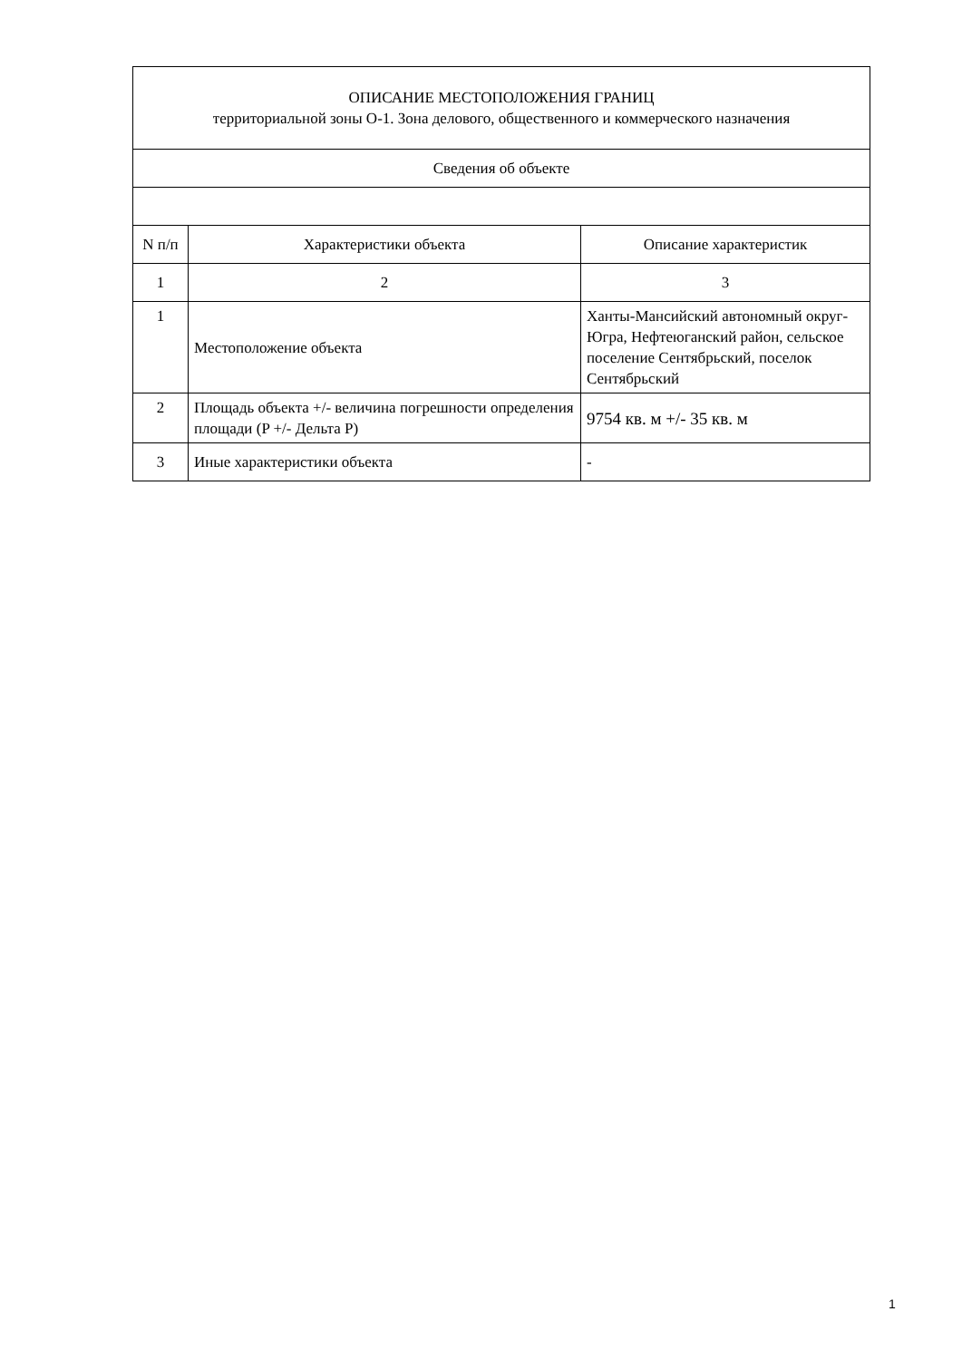| ОПИСАНИЕ МЕСТОПОЛОЖЕНИЯ ГРАНИЦ территориальной зоны О-1. Зона делового, общественного и коммерческого назначения | | |
| --- | --- | --- |
| Сведения об объекте | | |
| N п/п | Характеристики объекта | Описание характеристик |
| 1 | 2 | 3 |
| 1 | Местоположение объекта | Ханты-Мансийский автономный округ-Югра, Нефтеюганский район, сельское поселение Сентябрьский, поселок Сентябрьский |
| 2 | Площадь объекта +/- величина погрешности определения площади (P +/- Дельта P) | 9754 кв. м +/- 35 кв. м |
| 3 | Иные характеристики объекта | - |
1